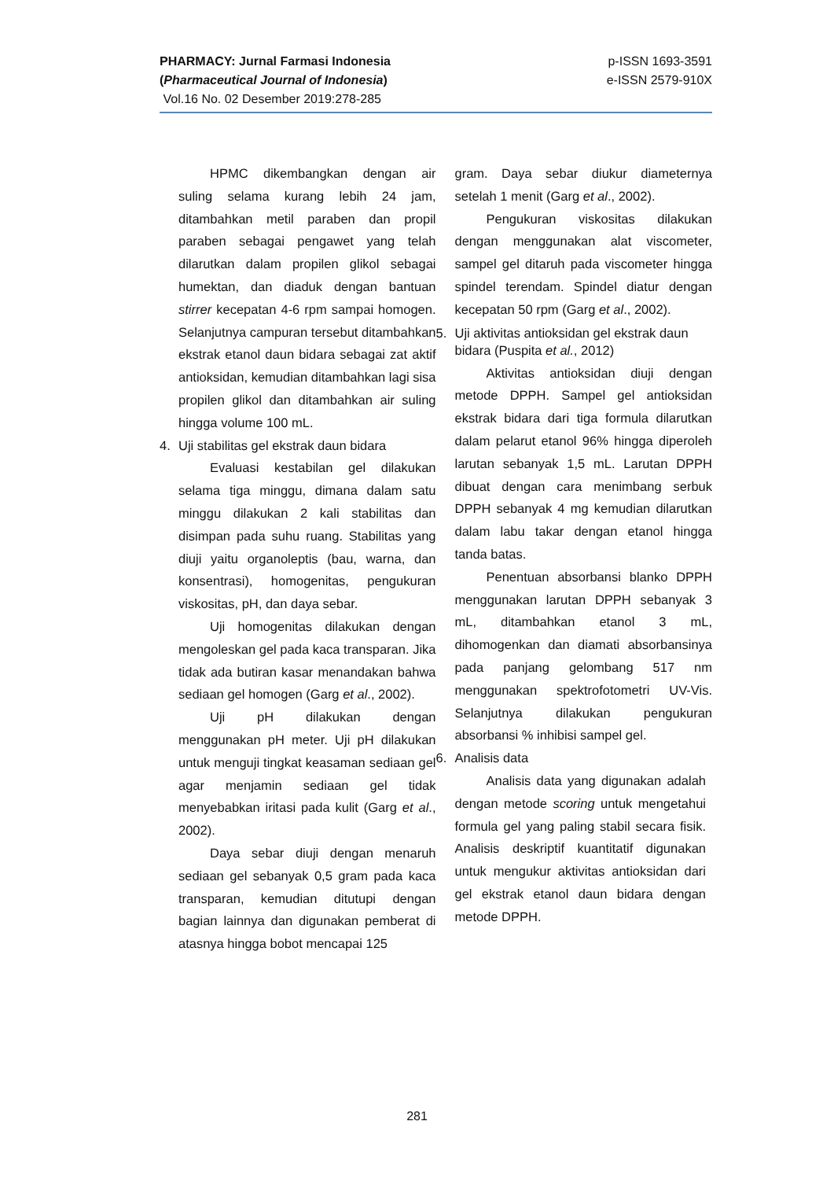p-ISSN 1693-3591
e-ISSN 2579-910X
PHARMACY: Jurnal Farmasi Indonesia
(Pharmaceutical Journal of Indonesia)
Vol.16 No. 02 Desember 2019:278-285
HPMC dikembangkan dengan air suling selama kurang lebih 24 jam, ditambahkan metil paraben dan propil paraben sebagai pengawet yang telah dilarutkan dalam propilen glikol sebagai humektan, dan diaduk dengan bantuan stirrer kecepatan 4-6 rpm sampai homogen. Selanjutnya campuran tersebut ditambahkan ekstrak etanol daun bidara sebagai zat aktif antioksidan, kemudian ditambahkan lagi sisa propilen glikol dan ditambahkan air suling hingga volume 100 mL.
4. Uji stabilitas gel ekstrak daun bidara
Evaluasi kestabilan gel dilakukan selama tiga minggu, dimana dalam satu minggu dilakukan 2 kali stabilitas dan disimpan pada suhu ruang. Stabilitas yang diuji yaitu organoleptis (bau, warna, dan konsentrasi), homogenitas, pengukuran viskositas, pH, dan daya sebar.
Uji homogenitas dilakukan dengan mengoleskan gel pada kaca transparan. Jika tidak ada butiran kasar menandakan bahwa sediaan gel homogen (Garg et al., 2002).
Uji pH dilakukan dengan menggunakan pH meter. Uji pH dilakukan untuk menguji tingkat keasaman sediaan gel agar menjamin sediaan gel tidak menyebabkan iritasi pada kulit (Garg et al., 2002).
Daya sebar diuji dengan menaruh sediaan gel sebanyak 0,5 gram pada kaca transparan, kemudian ditutupi dengan bagian lainnya dan digunakan pemberat di atasnya hingga bobot mencapai 125
gram. Daya sebar diukur diameternya setelah 1 menit (Garg et al., 2002).
Pengukuran viskositas dilakukan dengan menggunakan alat viscometer, sampel gel ditaruh pada viscometer hingga spindel terendam. Spindel diatur dengan kecepatan 50 rpm (Garg et al., 2002).
5. Uji aktivitas antioksidan gel ekstrak daun bidara (Puspita et al., 2012)
Aktivitas antioksidan diuji dengan metode DPPH. Sampel gel antioksidan ekstrak bidara dari tiga formula dilarutkan dalam pelarut etanol 96% hingga diperoleh larutan sebanyak 1,5 mL. Larutan DPPH dibuat dengan cara menimbang serbuk DPPH sebanyak 4 mg kemudian dilarutkan dalam labu takar dengan etanol hingga tanda batas.
Penentuan absorbansi blanko DPPH menggunakan larutan DPPH sebanyak 3 mL, ditambahkan etanol 3 mL, dihomogenkan dan diamati absorbansinya pada panjang gelombang 517 nm menggunakan spektrofotometri UV-Vis. Selanjutnya dilakukan pengukuran absorbansi % inhibisi sampel gel.
6. Analisis data
Analisis data yang digunakan adalah dengan metode scoring untuk mengetahui formula gel yang paling stabil secara fisik. Analisis deskriptif kuantitatif digunakan untuk mengukur aktivitas antioksidan dari gel ekstrak etanol daun bidara dengan metode DPPH.
281